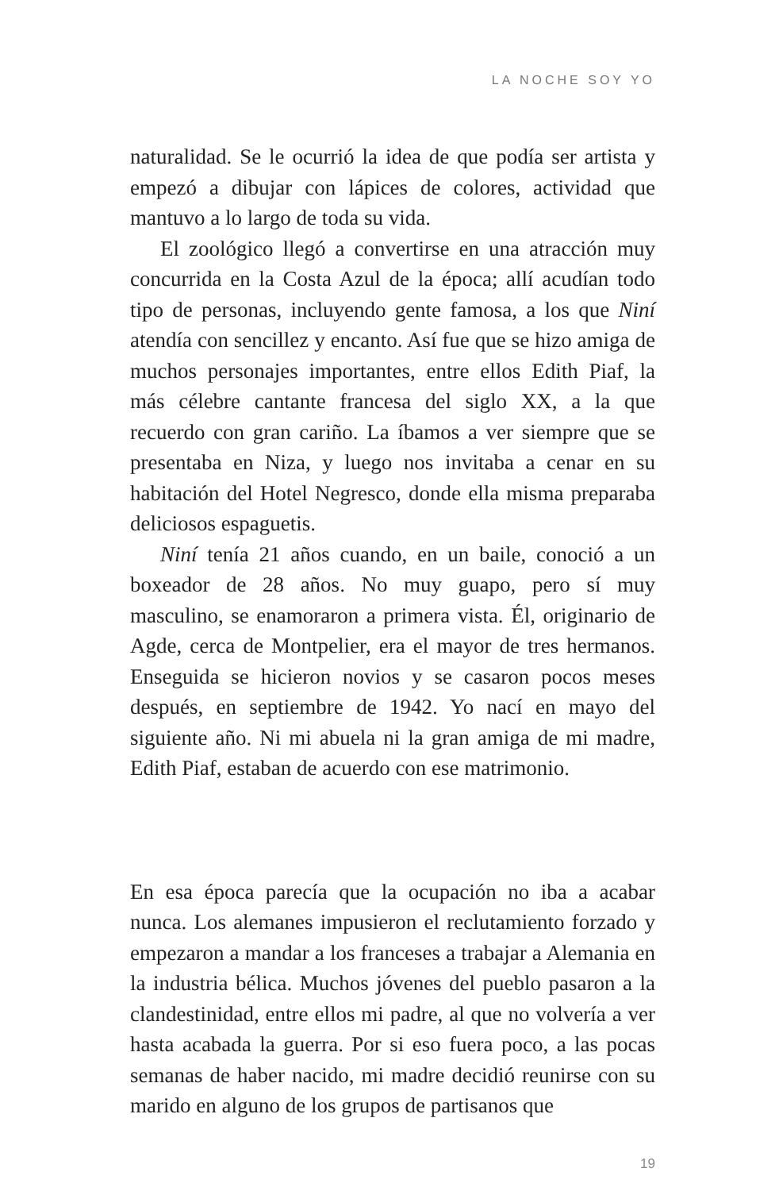LA NOCHE SOY YO
naturalidad. Se le ocurrió la idea de que podía ser artista y empezó a dibujar con lápices de colores, actividad que mantuvo a lo largo de toda su vida.
El zoológico llegó a convertirse en una atracción muy concurrida en la Costa Azul de la época; allí acudían todo tipo de personas, incluyendo gente famosa, a los que Niní atendía con sencillez y encanto. Así fue que se hizo amiga de muchos personajes importantes, entre ellos Edith Piaf, la más célebre cantante francesa del siglo XX, a la que recuerdo con gran cariño. La íbamos a ver siempre que se presentaba en Niza, y luego nos invitaba a cenar en su habitación del Hotel Negresco, donde ella misma preparaba deliciosos espaguetis.
Niní tenía 21 años cuando, en un baile, conoció a un boxeador de 28 años. No muy guapo, pero sí muy masculino, se enamoraron a primera vista. Él, originario de Agde, cerca de Montpelier, era el mayor de tres hermanos. Enseguida se hicieron novios y se casaron pocos meses después, en septiembre de 1942. Yo nací en mayo del siguiente año. Ni mi abuela ni la gran amiga de mi madre, Edith Piaf, estaban de acuerdo con ese matrimonio.
En esa época parecía que la ocupación no iba a acabar nunca. Los alemanes impusieron el reclutamiento forzado y empezaron a mandar a los franceses a trabajar a Alemania en la industria bélica. Muchos jóvenes del pueblo pasaron a la clandestinidad, entre ellos mi padre, al que no volvería a ver hasta acabada la guerra. Por si eso fuera poco, a las pocas semanas de haber nacido, mi madre decidió reunirse con su marido en alguno de los grupos de partisanos que
19